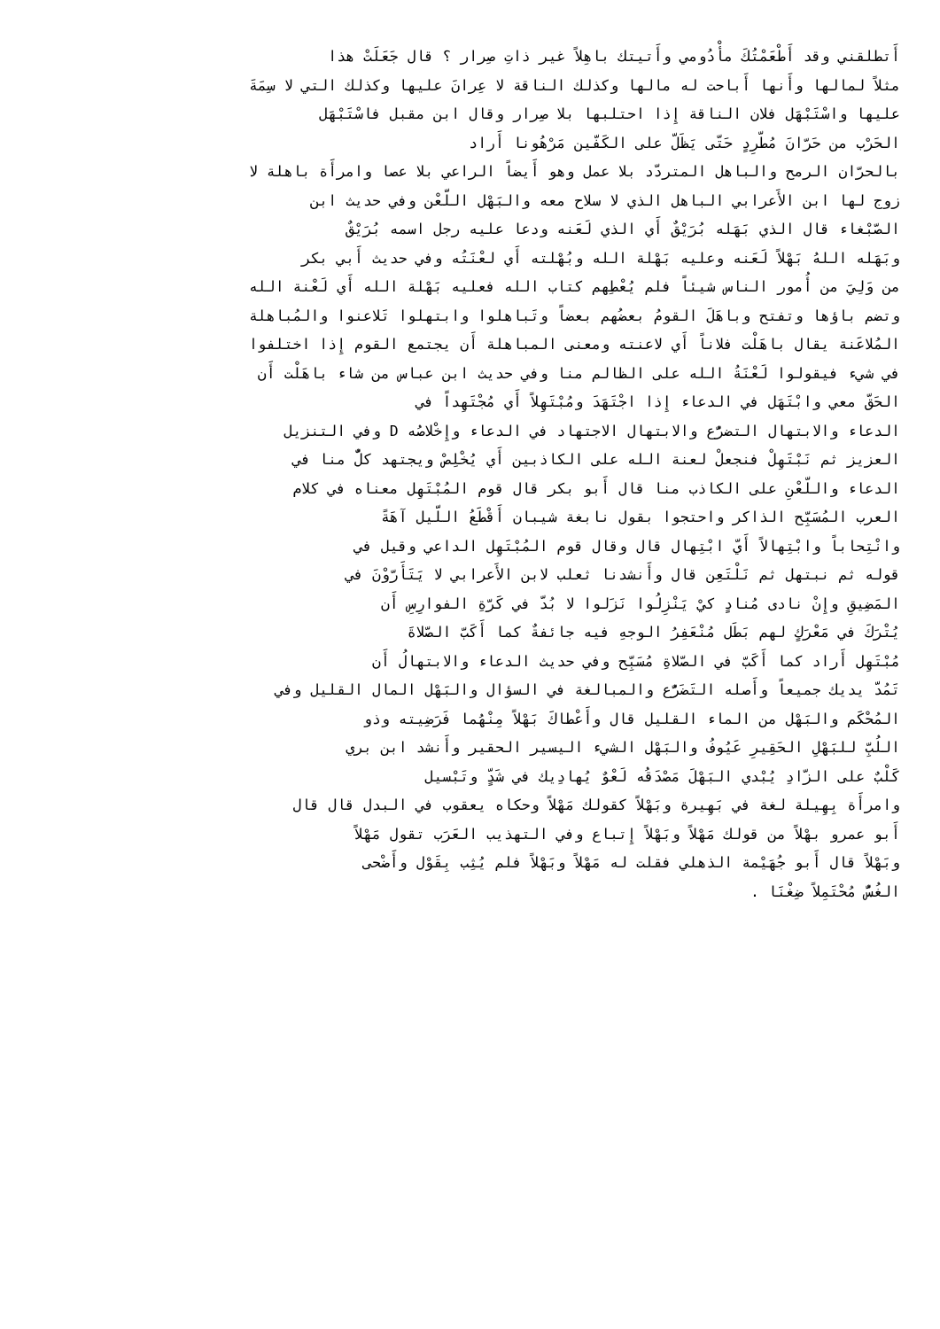أَتطلقني وقد أَطْعَمْتُكَ مأْدُومي وأَتيتك باهِلاً غير ذاتِ صِرار ؟ قال جَعَلَتْ هذا
مثلاً لمالها وأَنها أَباحت له مالها وكذلك الناقة لا عِرانَ عليها وكذلك التي لا سِمَةَ
عليها واسْتَبْهَل فلان الناقة إِذا احتلبها بلا صِرار وقال ابن مقبل فاسْتَبْهَل
الحَرْب من حَرّانَ مُطّرِدٍ حَتّى يَظَلّ على الكَفّين مَرْهُونا أَراد
بالحرّان الرمح والباهل المتردّد بلا عمل وهو أَيضاً الراعي بلا عصا وامرأَة باهلة لا
زوج لها ابن الأَعرابي الباهل الذي لا سلاح معه والبَهْل اللّعْن وفي حديث ابن
الصّبْغاء قال الذي بَهَله بُرَيْقٌ أَي الذي لَعَنه ودعا عليه رجل اسمه بُرَيْقٌ
وبَهَله اللهُ بَهْلاً لَعَنه وعليه بَهْلة الله وبُهْلته أَي لعْنَتُه وفي حديث أَبي بكر
من وَلِيَ من أُمور الناس شيئاً فلم يُعْطِهم كتاب الله فعليه بَهْلة الله أَي لَعْنة الله
وتضم باؤها وتفتح وباهَلَ القومُ بعضُهم بعضاً وتَباهلوا وابتهلوا تَلاعنوا والمُباهلة
المُلاعَنة يقال باهَلْت فلاناً أَي لاعنته ومعنى المباهلة أَن يجتمع القوم إِذا اختلفوا
في شيء فيقولوا لَعْنَةُ الله على الظالم منا وفي حديث ابن عباس من شاء باهَلْت أَن
الحَقّ معي وابْتَهَل في الدعاء إِذا اجْتَهَدَ ومُبْتَهِلاً أَي مُجْتَهِداً في
الدعاء والابتهال التضرُّع والابتهال الاجتهاد في الدعاء وإِخْلاصُه D وفي التنزيل
العزيز ثم نَبْتَهِلْ فنجعلْ لعنة الله على الكاذبين أَي يُخْلِصْ ويجتهد كلٌّ منا في
الدعاء واللّعْنِ على الكاذب منا قال أَبو بكر قال قوم المُبْتَهِل معناه في كلام
العرب المُسَبِّح الذاكر واحتجوا بقول نابغة شيبان أَقْطَعُ اللّيل آهَةً
وانْتِحاباً وابْتِهالاً أَيّ ابْتِهال قال وقال قوم المُبْتَهِل الداعي وقيل في
قوله ثم نبتهل ثم نَلْتَعِن قال وأَنشدنا ثعلب لابن الأَعرابي لا يَتَأَرّوْنَ في
المَضِيقِ وإِنْ نادى مُنادٍ كيْ يَنْزِلُوا نَزَلوا لا بُدّ في كَرّةِ الفوارِسِ أَن
يُتْرَكَ في مَعْرَكٍ لهم بَطَل مُنْعَفِرُ الوجهِ فيه جائفةٌ كما أَكَبّ الصّلاةَ
مُبْتَهِل أَراد كما أَكَبّ في الصّلاةِ مُسَبِّح وفي حديث الدعاء والابتهالُ أَن
تَمُدّ يديك جميعاً وأَصله التَضَرُّع والمبالغة في السؤال والبَهْل المال القليل وفي
المُحْكَم والبَهْل من الماء القليل قال وأَعْطاكَ بَهْلاً مِنْهُما فَرَضِيته وذو
اللُبِّ للبَهْلِ الحَقِيرِ عَيُوفُ والبَهْل الشيء اليسير الحقير وأَنشد ابن بري
كَلْبٌ على الزّادِ يُبْدي البَهْلَ مَصْدَقُه لَعْوٌ يُهادِيك في شَدٍّ وتَبْسيل
وامرأَة بِهِيلة لغة في بَهِيرة وبَهْلاً كقولك مَهْلاً وحكاه يعقوب في البدل قال قال
أَبو عمرو بهْلاً من قولك مَهْلاً وبَهْلاً إِتباع وفي التهذيب العَرَب تقول مَهْلاً
وبَهْلاً قال أَبو جُهَيْمة الذهلي فقلت له مَهْلاً وبَهْلاً فلم يُثِب بِقَوْل وأَضْحى
الغُسُّ مُحْتَمِلاً ضِغْنَا .